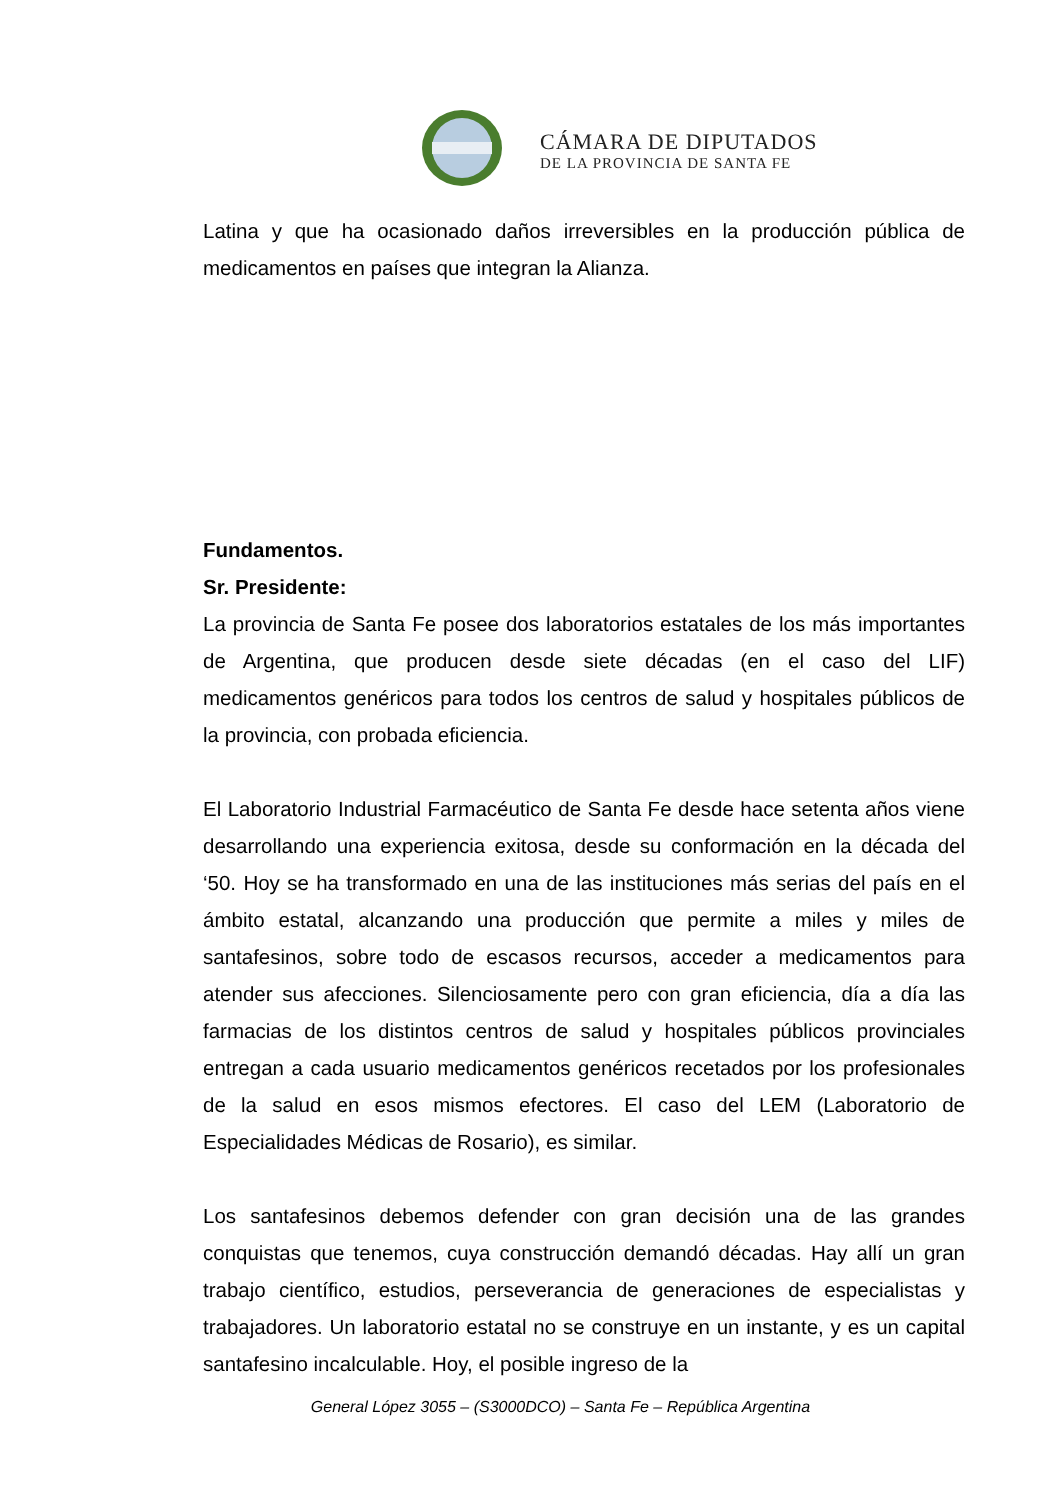CÁMARA DE DIPUTADOS
DE LA PROVINCIA DE SANTA FE
Latina y que ha ocasionado daños irreversibles en la producción pública de medicamentos en países que integran la Alianza.
Fundamentos.
Sr. Presidente:
La provincia de Santa Fe posee dos laboratorios estatales de los más importantes de Argentina, que producen desde siete décadas (en el caso del LIF) medicamentos genéricos para todos los centros de salud y hospitales públicos de la provincia, con probada eficiencia.
El Laboratorio Industrial Farmacéutico de Santa Fe desde hace setenta años viene desarrollando una experiencia exitosa, desde su conformación en la década del ‘50. Hoy se ha transformado en una de las instituciones más serias del país en el ámbito estatal, alcanzando una producción que permite a miles y miles de santafesinos, sobre todo de escasos recursos, acceder a medicamentos para atender sus afecciones. Silenciosamente pero con gran eficiencia, día a día las farmacias de los distintos centros de salud y hospitales públicos provinciales entregan a cada usuario medicamentos genéricos recetados por los profesionales de la salud en esos mismos efectores. El caso del LEM (Laboratorio de Especialidades Médicas de Rosario), es similar.
Los santafesinos debemos defender con gran decisión una de las grandes conquistas que tenemos, cuya construcción demandó décadas. Hay allí un gran trabajo científico, estudios, perseverancia de generaciones de especialistas y trabajadores. Un laboratorio estatal no se construye en un instante, y es un capital santafesino incalculable. Hoy, el posible ingreso de la
General López 3055 – (S3000DCO) – Santa Fe – República Argentina